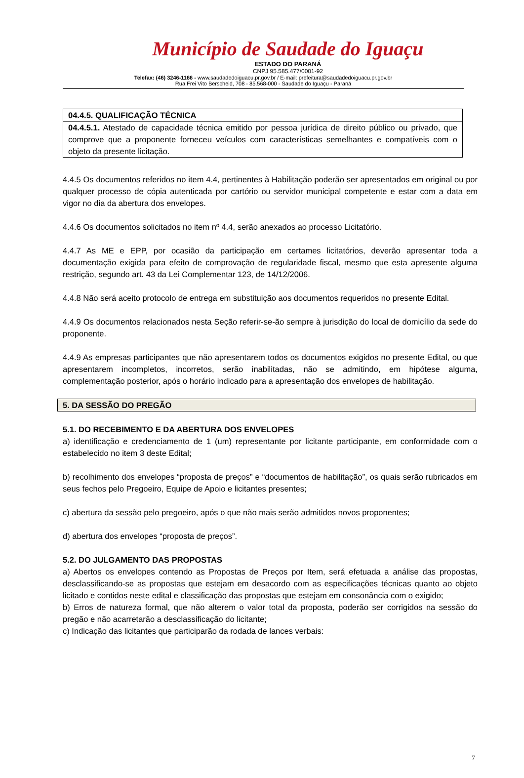Município de Saudade do Iguaçu
ESTADO DO PARANÁ
CNPJ 95.585.477/0001-92
Telefax: (46) 3246-1166 - www.saudadedoiguacu.pr.gov.br / E-mail: prefeitura@saudadedoiguacu.pr.gov.br
Rua Frei Vito Berscheid, 708 - 85.568-000 - Saudade do Iguaçu - Paraná
04.4.5. QUALIFICAÇÃO TÉCNICA
04.4.5.1. Atestado de capacidade técnica emitido por pessoa jurídica de direito público ou privado, que comprove que a proponente forneceu veículos com características semelhantes e compatíveis com o objeto da presente licitação.
4.4.5 Os documentos referidos no item 4.4, pertinentes à Habilitação poderão ser apresentados em original ou por qualquer processo de cópia autenticada por cartório ou servidor municipal competente e estar com a data em vigor no dia da abertura dos envelopes.
4.4.6 Os documentos solicitados no item nº 4.4, serão anexados ao processo Licitatório.
4.4.7 As ME e EPP, por ocasião da participação em certames licitatórios, deverão apresentar toda a documentação exigida para efeito de comprovação de regularidade fiscal, mesmo que esta apresente alguma restrição, segundo art. 43 da Lei Complementar 123, de 14/12/2006.
4.4.8 Não será aceito protocolo de entrega em substituição aos documentos requeridos no presente Edital.
4.4.9 Os documentos relacionados nesta Seção referir-se-ão sempre à jurisdição do local de domicílio da sede do proponente.
4.4.9 As empresas participantes que não apresentarem todos os documentos exigidos no presente Edital, ou que apresentarem incompletos, incorretos, serão inabilitadas, não se admitindo, em hipótese alguma, complementação posterior, após o horário indicado para a apresentação dos envelopes de habilitação.
5. DA SESSÃO DO PREGÃO
5.1. DO RECEBIMENTO E DA ABERTURA DOS ENVELOPES
a) identificação e credenciamento de 1 (um) representante por licitante participante, em conformidade com o estabelecido no item 3 deste Edital;
b) recolhimento dos envelopes “proposta de preços” e “documentos de habilitação”, os quais serão rubricados em seus fechos pelo Pregoeiro, Equipe de Apoio e licitantes presentes;
c) abertura da sessão pelo pregoeiro, após o que não mais serão admitidos novos proponentes;
d) abertura dos envelopes “proposta de preços”.
5.2. DO JULGAMENTO DAS PROPOSTAS
a) Abertos os envelopes contendo as Propostas de Preços por Item, será efetuada a análise das propostas, desclassificando-se as propostas que estejam em desacordo com as especificações técnicas quanto ao objeto licitado e contidos neste edital e classificação das propostas que estejam em consonância com o exigido;
b) Erros de natureza formal, que não alterem o valor total da proposta, poderão ser corrigidos na sessão do pregão e não acarretarão a desclassificação do licitante;
c) Indicação das licitantes que participarão da rodada de lances verbais:
7